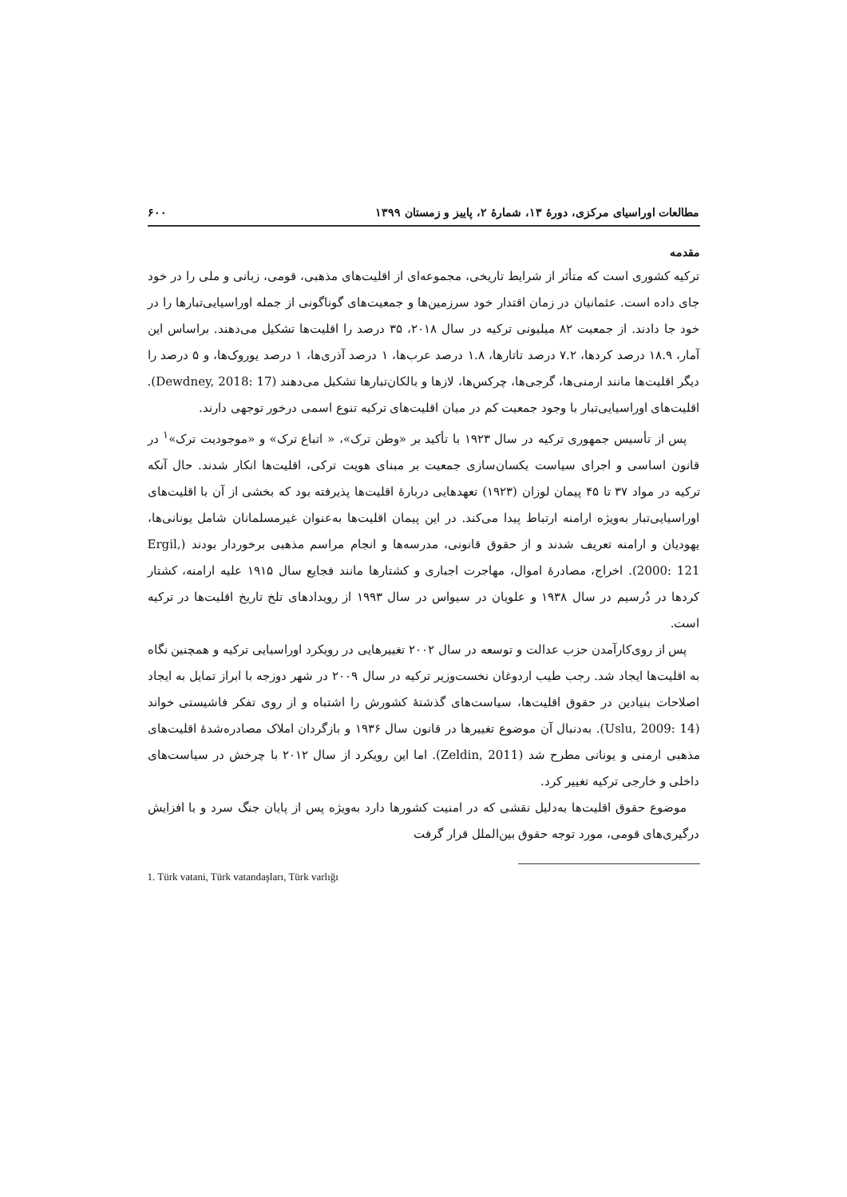مطالعات اوراسیای مرکزی، دورهٔ ۱۳، شمارهٔ ۲، پاییز و زمستان ۱۳۹۹ ۶۰۰
مقدمه
ترکیه کشوری است که متأثر از شرایط تاریخی، مجموعه‌ای از اقلیت‌های مذهبی، قومی، زبانی و ملی را در خود جای داده است. عثمانیان در زمان اقتدار خود سرزمین‌ها و جمعیت‌های گوناگونی از جمله اوراسیایی‌تبارها را در خود جا دادند. از جمعیت ۸۲ میلیونی ترکیه در سال ۲۰۱۸، ۳۵ درصد را اقلیت‌ها تشکیل می‌دهند. براساس این آمار، ۱۸.۹ درصد کردها، ۷.۲ درصد تاتارها، ۱.۸ درصد عرب‌ها، ۱ درصد آذری‌ها، ۱ درصد یوروک‌ها، و ۵ درصد را دیگر اقلیت‌ها مانند ارمنی‌ها، گرجی‌ها، چرکس‌ها، لازها و بالکان‌تبارها تشکیل می‌دهند (Dewdney, 2018: 17). اقلیت‌های اوراسیایی‌تبار با وجود جمعیت کم در میان اقلیت‌های ترکیه تنوع اسمی درخور توجهی دارند.
پس از تأسیس جمهوری ترکیه در سال ۱۹۲۳ با تأکید بر «وطن ترک»، « اتباع ترک» و «موجودیت ترک»<sup>۱</sup> در قانون اساسی و اجرای سیاست یکسان‌سازی جمعیت بر مبنای هویت ترکی، اقلیت‌ها انکار شدند. حال آنکه ترکیه در مواد ۳۷ تا ۴۵ پیمان لوزان (۱۹۲۳) تعهدهایی دربارهٔ اقلیت‌ها پذیرفته بود که بخشی از آن با اقلیت‌های اوراسیایی‌تبار به‌ویژه ارامنه ارتباط پیدا می‌کند. در این پیمان اقلیت‌ها به‌عنوان غیرمسلمانان شامل یونانی‌ها، یهودیان و ارامنه تعریف شدند و از حقوق قانونی، مدرسه‌ها و انجام مراسم مذهبی برخوردار بودند (Ergil, 2000: 121). اخراج، مصادرهٔ اموال، مهاجرت اجباری و کشتارها مانند فجایع سال ۱۹۱۵ علیه ارامنه، کشتار کردها در دُرسیم در سال ۱۹۳۸ و علویان در سیواس در سال ۱۹۹۳ از رویدادهای تلخ تاریخ اقلیت‌ها در ترکیه است.
پس از روی‌کارآمدن حزب عدالت و توسعه در سال ۲۰۰۲ تغییرهایی در رویکرد اوراسیایی ترکیه و همچنین نگاه به اقلیت‌ها ایجاد شد. رجب طیب اردوغان نخست‌وزیر ترکیه در سال ۲۰۰۹ در شهر دوزجه با ابراز تمایل به ایجاد اصلاحات بنیادین در حقوق اقلیت‌ها، سیاست‌های گذشتهٔ کشورش را اشتباه و از روی تفکر فاشیستی خواند (Uslu, 2009: 14). به‌دنبال آن موضوع تغییرها در قانون سال ۱۹۳۶ و بازگردان املاک مصادره‌شدهٔ اقلیت‌های مذهبی ارمنی و یونانی مطرح شد (Zeldin, 2011). اما این رویکرد از سال ۲۰۱۲ با چرخش در سیاست‌های داخلی و خارجی ترکیه تغییر کرد.
موضوع حقوق اقلیت‌ها به‌دلیل نقشی که در امنیت کشورها دارد به‌ویژه پس از پایان جنگ سرد و با افزایش درگیری‌های قومی، مورد توجه حقوق بین‌الملل قرار گرفت
1. Türk vatani, Türk vatandaşları, Türk varlığı